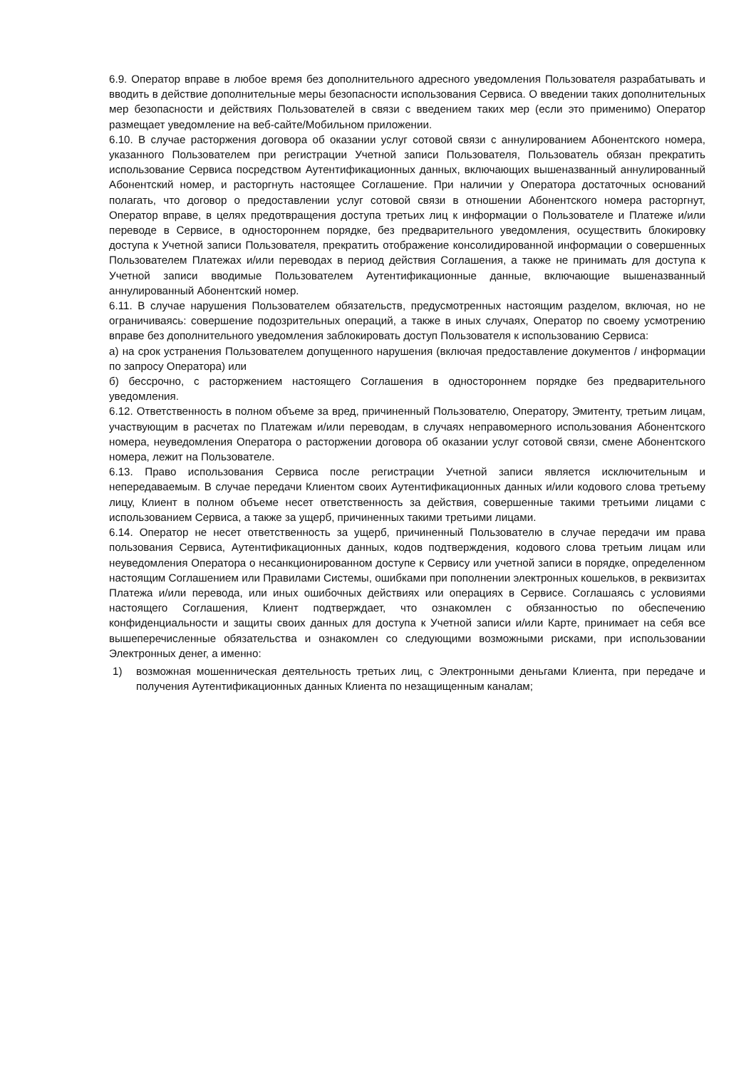6.9. Оператор вправе в любое время без дополнительного адресного уведомления Пользователя разрабатывать и вводить в действие дополнительные меры безопасности использования Сервиса. О введении таких дополнительных мер безопасности и действиях Пользователей в связи с введением таких мер (если это применимо) Оператор размещает уведомление на веб-сайте/Мобильном приложении.
6.10. В случае расторжения договора об оказании услуг сотовой связи с аннулированием Абонентского номера, указанного Пользователем при регистрации Учетной записи Пользователя, Пользователь обязан прекратить использование Сервиса посредством Аутентификационных данных, включающих вышеназванный аннулированный Абонентский номер, и расторгнуть настоящее Соглашение. При наличии у Оператора достаточных оснований полагать, что договор о предоставлении услуг сотовой связи в отношении Абонентского номера расторгнут, Оператор вправе, в целях предотвращения доступа третьих лиц к информации о Пользователе и Платеже и/или переводе в Сервисе, в одностороннем порядке, без предварительного уведомления, осуществить блокировку доступа к Учетной записи Пользователя, прекратить отображение консолидированной информации о совершенных Пользователем Платежах и/или переводах в период действия Соглашения, а также не принимать для доступа к Учетной записи вводимые Пользователем Аутентификационные данные, включающие вышеназванный аннулированный Абонентский номер.
6.11. В случае нарушения Пользователем обязательств, предусмотренных настоящим разделом, включая, но не ограничиваясь: совершение подозрительных операций, а также в иных случаях, Оператор по своему усмотрению вправе без дополнительного уведомления заблокировать доступ Пользователя к использованию Сервиса:
а) на срок устранения Пользователем допущенного нарушения (включая предоставление документов / информации по запросу Оператора) или
б) бессрочно, с расторжением настоящего Соглашения в одностороннем порядке без предварительного уведомления.
6.12. Ответственность в полном объеме за вред, причиненный Пользователю, Оператору, Эмитенту, третьим лицам, участвующим в расчетах по Платежам и/или переводам, в случаях неправомерного использования Абонентского номера, неуведомления Оператора о расторжении договора об оказании услуг сотовой связи, смене Абонентского номера, лежит на Пользователе.
6.13. Право использования Сервиса после регистрации Учетной записи является исключительным и непередаваемым. В случае передачи Клиентом своих Аутентификационных данных и/или кодового слова третьему лицу, Клиент в полном объеме несет ответственность за действия, совершенные такими третьими лицами с использованием Сервиса, а также за ущерб, причиненных такими третьими лицами.
6.14. Оператор не несет ответственность за ущерб, причиненный Пользователю в случае передачи им права пользования Сервиса, Аутентификационных данных, кодов подтверждения, кодового слова третьим лицам или неуведомления Оператора о несанкционированном доступе к Сервису или учетной записи в порядке, определенном настоящим Соглашением или Правилами Системы, ошибками при пополнении электронных кошельков, в реквизитах Платежа и/или перевода, или иных ошибочных действиях или операциях в Сервисе. Соглашаясь с условиями настоящего Соглашения, Клиент подтверждает, что ознакомлен с обязанностью по обеспечению конфиденциальности и защиты своих данных для доступа к Учетной записи и/или Карте, принимает на себя все вышеперечисленные обязательства и ознакомлен со следующими возможными рисками, при использовании Электронных денег, а именно:
1) возможная мошенническая деятельность третьих лиц, с Электронными деньгами Клиента, при передаче и получения Аутентификационных данных Клиента по незащищенным каналам;